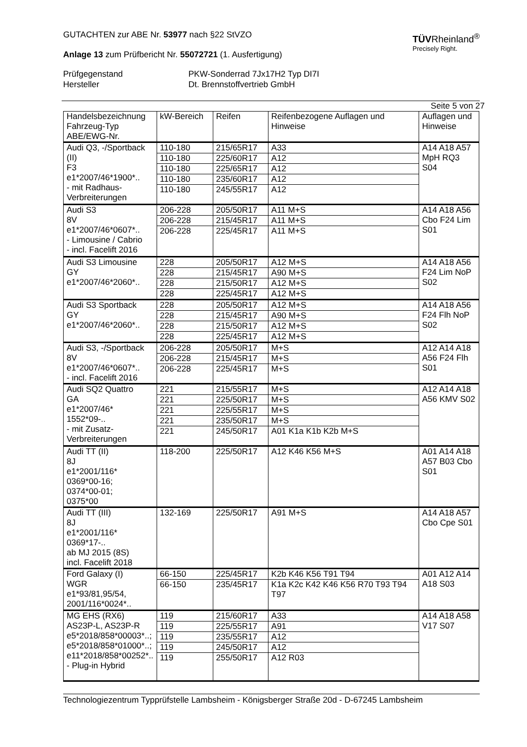GUTACHTEN zur ABE Nr. 53977 nach §22 StVZO
Anlage 13 zum Prüfbericht Nr. 55072721 (1. Ausfertigung)
TÜVRheinland<sup>®</sup>
Precisely Right.
Prüfgegenstand PKW-Sonderrad 7Jx17H2 Typ DI7I Hersteller Dt. Brennstoffvertrieb GmbH
Seite 5 von 27
| Handelsbezeichnung Fahrzeug-Typ ABE/EWG-Nr. | kW-Bereich | Reifen | Reifenbezogene Auflagen und Hinweise | Auflagen und Hinweise |
| Audi Q3, -/Sportback (II) F3 e1*2007/46*1900*.. - mit Radhaus-Verbreiterungen | 110-180 | 215/65R17 | A33 | A14 A18 A57 MpH RQ3 S04 |
| | 110-180 | 225/60R17 | A12 | |
| | 110-180 | 225/65R17 | A12 | |
| | 110-180 | 235/60R17 | A12 | |
| | 110-180 | 245/55R17 | A12 | |
| Audi S3 8V e1*2007/46*0607*.. - Limousine / Cabrio - incl. Facelift 2016 | 206-228 | 205/50R17 | A11 M+S | A14 A18 A56 Cbo F24 Lim S01 |
| | 206-228 | 215/45R17 | A11 M+S | |
| | 206-228 | 225/45R17 | A11 M+S | |
| Audi S3 Limousine GY e1*2007/46*2060*.. | 228 | 205/50R17 | A12 M+S | A14 A18 A56 F24 Lim NoP S02 |
| | 228 | 215/45R17 | A90 M+S | |
| | 228 | 215/50R17 | A12 M+S | |
| | 228 | 225/45R17 | A12 M+S | |
| Audi S3 Sportback GY e1*2007/46*2060*.. | 228 | 205/50R17 | A12 M+S | A14 A18 A56 F24 Flh NoP S02 |
| | 228 | 215/45R17 | A90 M+S | |
| | 228 | 215/50R17 | A12 M+S | |
| | 228 | 225/45R17 | A12 M+S | |
| Audi S3, -/Sportback 8V e1*2007/46*0607*.. - incl. Facelift 2016 | 206-228 | 205/50R17 | M+S | A12 A14 A18 A56 F24 Flh S01 |
| | 206-228 | 215/45R17 | M+S | |
| | 206-228 | 225/45R17 | M+S | |
| Audi SQ2 Quattro GA e1*2007/46* 1552*09-.. - mit Zusatz-Verbreiterungen | 221 | 215/55R17 | M+S | A12 A14 A18 A56 KMV S02 |
| | 221 | 225/50R17 | M+S | |
| | 221 | 225/55R17 | M+S | |
| | 221 | 235/50R17 | M+S | |
| | 221 | 245/50R17 | A01 K1a K1b K2b M+S | |
| Audi TT (II) 8J e1*2001/116* 0369*00-16; 0374*00-01; 0375*00 | 118-200 | 225/50R17 | A12 K46 K56 M+S | A01 A14 A18 A57 B03 Cbo S01 |
| Audi TT (III) 8J e1*2001/116* 0369*17-.. ab MJ 2015 (8S) incl. Facelift 2018 | 132-169 | 225/50R17 | A91 M+S | A14 A18 A57 Cbo Cpe S01 |
| Ford Galaxy (I) WGR e1*93/81,95/54, 2001/116*0024*.. | 66-150 | 225/45R17 | K2b K46 K56 T91 T94 | A01 A12 A14 A18 S03 |
| | 66-150 | 235/45R17 | K1a K2c K42 K46 K56 R70 T93 T94 T97 | |
| MG EHS (RX6) AS23P-L, AS23P-R e5*2018/858*00003*..; e5*2018/858*01000*..; e11*2018/858*00252*.. - Plug-in Hybrid | 119 | 215/60R17 | A33 | A14 A18 A58 V17 S07 |
| | 119 | 225/55R17 | A91 | |
| | 119 | 235/55R17 | A12 | |
| | 119 | 245/50R17 | A12 | |
| | 119 | 255/50R17 | A12 R03 | |
Technologiezentrum Typprüfstelle Lambsheim - Königsberger Straße 20d - D-67245 Lambsheim